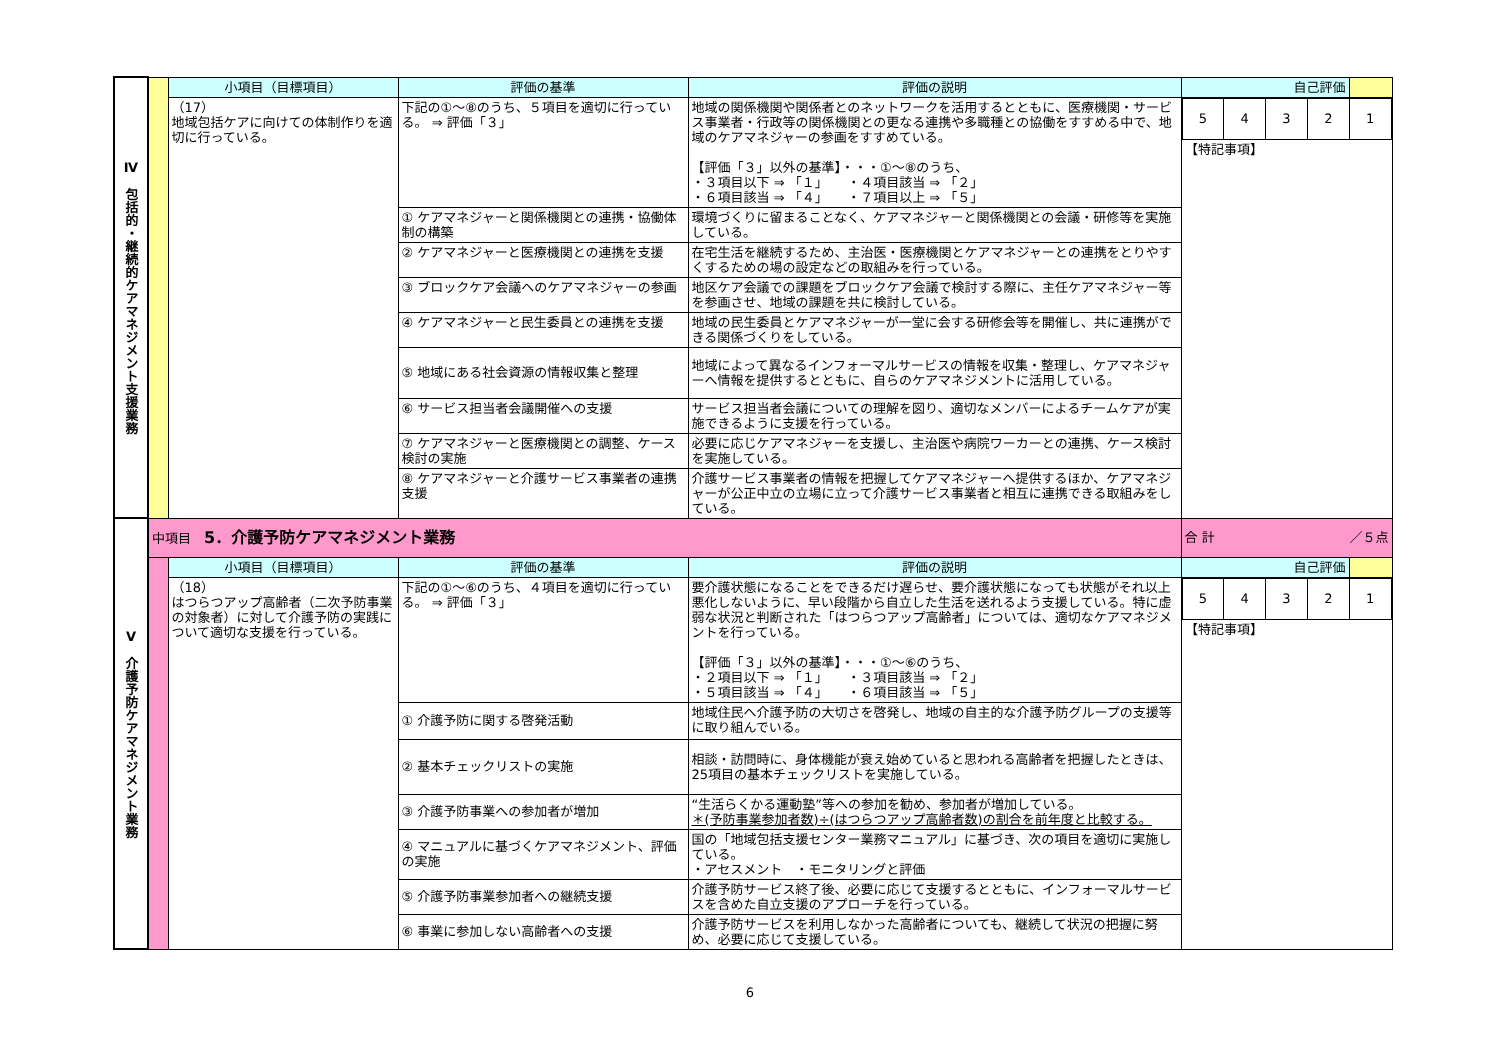| Ⅳ 包括的・継続的ケアマネジメント支援業務 | | 小項目（目標項目） | 評価の基準 | 評価の説明 | 自己評価 | |
| | | （17） 地域包括ケアに向けての体制作りを適切に行っている。 | 下記の①～⑧のうち、５項目を適切に行っている。 ⇒ 評価「３」 | 地域の関係機関や関係者とのネットワークを活用するとともに、医療機関・サービス事業者・行政等の関係機関との更なる連携や多職種との協働をすすめる中で、地域のケアマネジャーの参画をすすめている。 【評価「３」以外の基準】・・・①～⑧のうち、 ・３項目以下 ⇒ 「１」 ・４項目該当 ⇒ 「２」 ・６項目該当 ⇒ 「４」 ・７項目以上 ⇒ 「５」 | / 5 / 4 / 3 / 2 / 1 / / 【特記事項】 / / / / / | |
| | | | ① ケアマネジャーと関係機関との連携・協働体制の構築 | 環境づくりに留まることなく、ケアマネジャーと関係機関との会議・研修等を実施している。 | | |
| | | | ② ケアマネジャーと医療機関との連携を支援 | 在宅生活を継続するため、主治医・医療機関とケアマネジャーとの連携をとりやすくするための場の設定などの取組みを行っている。 | | |
| | | | ③ ブロックケア会議へのケアマネジャーの参画 | 地区ケア会議での課題をブロックケア会議で検討する際に、主任ケアマネジャー等を参画させ、地域の課題を共に検討している。 | | |
| | | | ④ ケアマネジャーと民生委員との連携を支援 | 地域の民生委員とケアマネジャーが一堂に会する研修会等を開催し、共に連携ができる関係づくりをしている。 | | |
| | | | ⑤ 地域にある社会資源の情報収集と整理 | 地域によって異なるインフォーマルサービスの情報を収集・整理し、ケアマネジャーへ情報を提供するとともに、自らのケアマネジメントに活用している。 | | |
| | | | ⑥ サービス担当者会議開催への支援 | サービス担当者会議についての理解を図り、適切なメンバーによるチームケアが実施できるように支援を行っている。 | | |
| | | | ⑦ ケアマネジャーと医療機関との調整、ケース検討の実施 | 必要に応じケアマネジャーを支援し、主治医や病院ワーカーとの連携、ケース検討を実施している。 | | |
| | | | ⑧ ケアマネジャーと介護サービス事業者の連携支援 | 介護サービス事業者の情報を把握してケアマネジャーへ提供するほか、ケアマネジャーが公正中立の立場に立って介護サービス事業者と相互に連携できる取組みをしている。 | | |
| Ⅴ 介護予防ケアマネジメント業務 | 中項目 5．介護予防ケアマネジメント業務 | | | | 合 計 ／５点 | |
| | | 小項目（目標項目） | 評価の基準 | 評価の説明 | 自己評価 | |
| | | （18） はつらつアップ高齢者（二次予防事業の対象者）に対して介護予防の実践について適切な支援を行っている。 | 下記の①～⑥のうち、４項目を適切に行っている。 ⇒ 評価「３」 | 要介護状態になることをできるだけ遅らせ、要介護状態になっても状態がそれ以上悪化しないように、早い段階から自立した生活を送れるよう支援している。特に虚弱な状況と判断された「はつらつアップ高齢者」については、適切なケアマネジメントを行っている。 【評価「３」以外の基準】・・・①～⑥のうち、 ・２項目以下 ⇒ 「１」 ・３項目該当 ⇒ 「２」 ・５項目該当 ⇒ 「４」 ・６項目該当 ⇒ 「５」 | / 5 / 4 / 3 / 2 / 1 / / 【特記事項】 / / / / / | |
| | | | ① 介護予防に関する啓発活動 | 地域住民へ介護予防の大切さを啓発し、地域の自主的な介護予防グループの支援等に取り組んでいる。 | | |
| | | | ② 基本チェックリストの実施 | 相談・訪問時に、身体機能が衰え始めていると思われる高齢者を把握したときは、25項目の基本チェックリストを実施している。 | | |
| | | | ③ 介護予防事業への参加者が増加 | “生活らくかる運動塾”等への参加を勧め、参加者が増加している。 ＊(予防事業参加者数)÷(はつらつアップ高齢者数)の割合を前年度と比較する。 | | |
| | | | ④ マニュアルに基づくケアマネジメント、評価の実施 | 国の「地域包括支援センター業務マニュアル」に基づき、次の項目を適切に実施している。 ・アセスメント ・モニタリングと評価 | | |
| | | | ⑤ 介護予防事業参加者への継続支援 | 介護予防サービス終了後、必要に応じて支援するとともに、インフォーマルサービスを含めた自立支援のアプローチを行っている。 | | |
| | | | ⑥ 事業に参加しない高齢者への支援 | 介護予防サービスを利用しなかった高齢者についても、継続して状況の把握に努め、必要に応じて支援している。 | | |
6